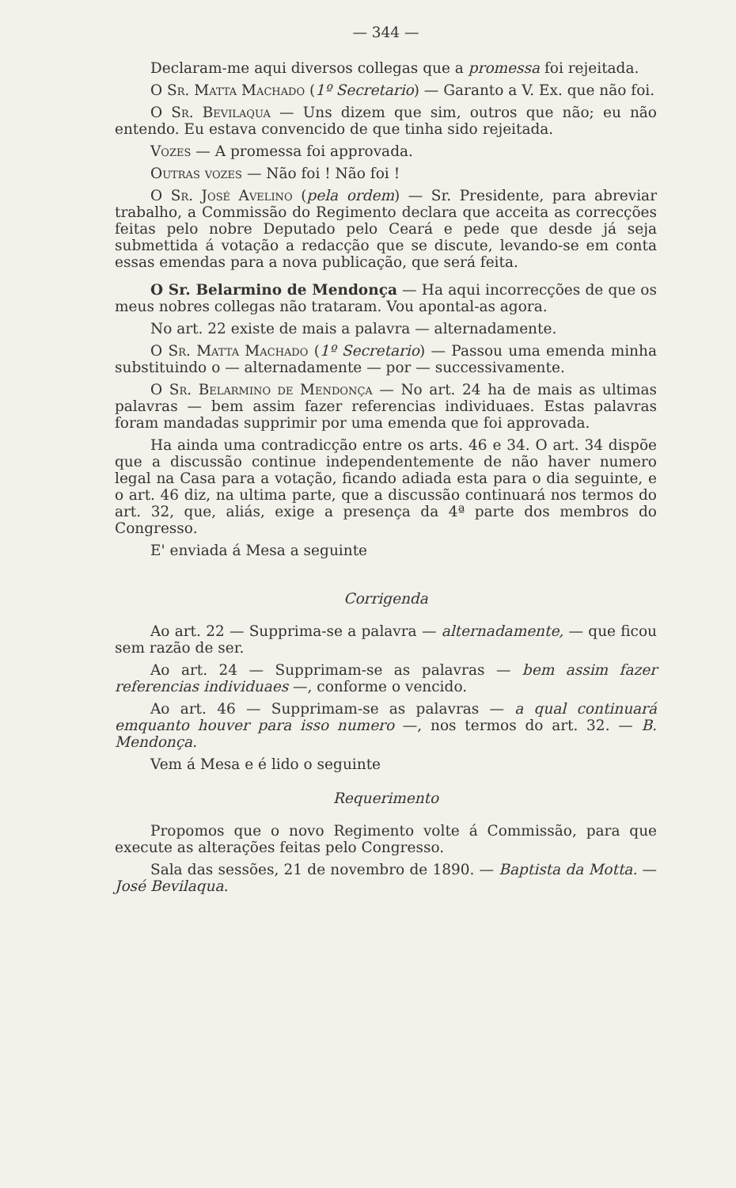— 344 —
Declaram-me aqui diversos collegas que a promessa foi rejeitada.
O Sr. Matta Machado (1º Secretario) — Garanto a V. Ex. que não foi.
O Sr. Bevilaqua — Uns dizem que sim, outros que não; eu não entendo. Eu estava convencido de que tinha sido rejeitada.
Vozes — A promessa foi approvada.
Outras vozes — Não foi ! Não foi !
O Sr. José Avelino (pela ordem) — Sr. Presidente, para abreviar trabalho, a Commissão do Regimento declara que acceita as correcções feitas pelo nobre Deputado pelo Ceará e pede que desde já seja submettida á votação a redacção que se discute, levando-se em conta essas emendas para a nova publicação, que será feita.
O Sr. Belarmino de Mendonça — Ha aqui incorrecções de que os meus nobres collegas não trataram. Vou apontal-as agora.
No art. 22 existe de mais a palavra — alternadamente.
O Sr. Matta Machado (1º Secretario) — Passou uma emenda minha substituindo o — alternadamente — por — successivamente.
O Sr. Belarmino de Mendonça — No art. 24 ha de mais as ultimas palavras — bem assim fazer referencias individuaes. Estas palavras foram mandadas supprimir por uma emenda que foi approvada.
Ha ainda uma contradicção entre os arts. 46 e 34. O art. 34 dispõe que a discussão continue independentemente de não haver numero legal na Casa para a votação, ficando adiada esta para o dia seguinte, e o art. 46 diz, na ultima parte, que a discussão continuará nos termos do art. 32, que, aliás, exige a presença da 4ª parte dos membros do Congresso.
E' enviada á Mesa a seguinte
Corrigenda
Ao art. 22 — Supprima-se a palavra — alternadamente, — que ficou sem razão de ser.
Ao art. 24 — Supprimam-se as palavras — bem assim fazer referencias individuaes —, conforme o vencido.
Ao art. 46 — Supprimam-se as palavras — a qual continuará emquanto houver para isso numero —, nos termos do art. 32. — B. Mendonça.
Vem á Mesa e é lido o seguinte
Requerimento
Propomos que o novo Regimento volte á Commissão, para que execute as alterações feitas pelo Congresso.
Sala das sessões, 21 de novembro de 1890. — Baptista da Motta. — José Bevilaqua.